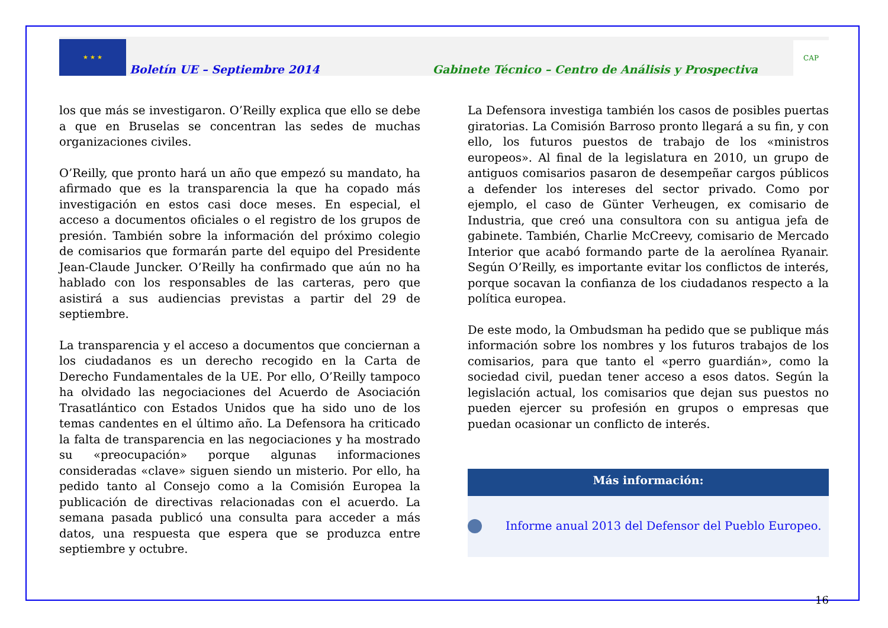★ ★ ★
Boletín UE – Septiembre 2014
Gabinete Técnico – Centro de Análisis y Prospectiva
CAP
los que más se investigaron. O’Reilly explica que ello se debe a que en Bruselas se concentran las sedes de muchas organizaciones civiles.
O’Reilly, que pronto hará un año que empezó su mandato, ha afirmado que es la transparencia la que ha copado más investigación en estos casi doce meses. En especial, el acceso a documentos oficiales o el registro de los grupos de presión. También sobre la información del próximo colegio de comisarios que formarán parte del equipo del Presidente Jean-Claude Juncker. O’Reilly ha confirmado que aún no ha hablado con los responsables de las carteras, pero que asistirá a sus audiencias previstas a partir del 29 de septiembre.
La transparencia y el acceso a documentos que conciernan a los ciudadanos es un derecho recogido en la Carta de Derecho Fundamentales de la UE. Por ello, O’Reilly tampoco ha olvidado las negociaciones del Acuerdo de Asociación Trasatlántico con Estados Unidos que ha sido uno de los temas candentes en el último año. La Defensora ha criticado la falta de transparencia en las negociaciones y ha mostrado su «preocupación» porque algunas informaciones consideradas «clave» siguen siendo un misterio. Por ello, ha pedido tanto al Consejo como a la Comisión Europea la publicación de directivas relacionadas con el acuerdo. La semana pasada publicó una consulta para acceder a más datos, una respuesta que espera que se produzca entre septiembre y octubre.
La Defensora investiga también los casos de posibles puertas giratorias. La Comisión Barroso pronto llegará a su fin, y con ello, los futuros puestos de trabajo de los «ministros europeos». Al final de la legislatura en 2010, un grupo de antiguos comisarios pasaron de desempeñar cargos públicos a defender los intereses del sector privado. Como por ejemplo, el caso de Günter Verheugen, ex comisario de Industria, que creó una consultora con su antigua jefa de gabinete. También, Charlie McCreevy, comisario de Mercado Interior que acabó formando parte de la aerolínea Ryanair. Según O’Reilly, es importante evitar los conflictos de interés, porque socavan la confianza de los ciudadanos respecto a la política europea.
De este modo, la Ombudsman ha pedido que se publique más información sobre los nombres y los futuros trabajos de los comisarios, para que tanto el «perro guardián», como la sociedad civil, puedan tener acceso a esos datos. Según la legislación actual, los comisarios que dejan sus puestos no pueden ejercer su profesión en grupos o empresas que puedan ocasionar un conflicto de interés.
Más información:
Informe anual 2013 del Defensor del Pueblo Europeo.
16